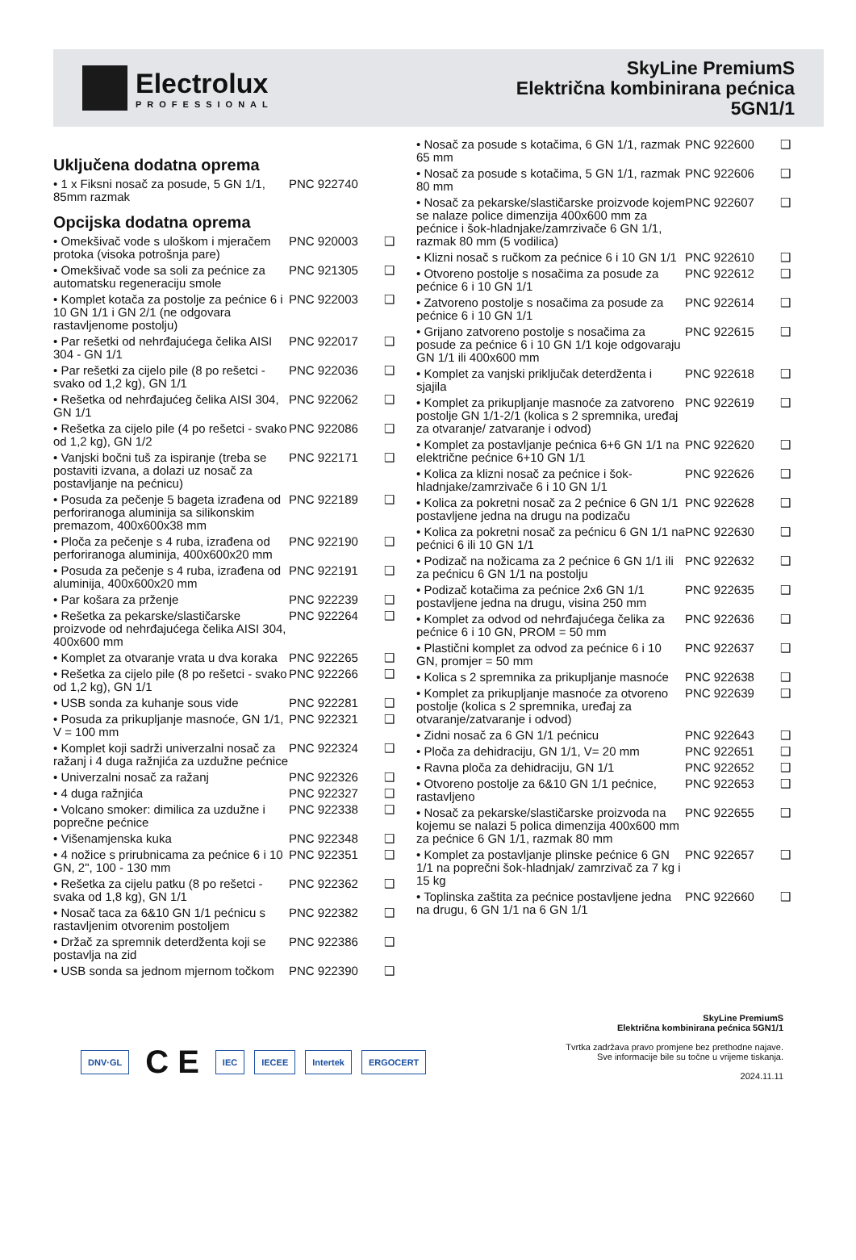Electrolux
PROFESSIONAL
SkyLine PremiumS
Električna kombinirana pećnica
5GN1/1
Uključena dodatna oprema
| • 1 x Fiksni nosač za posude, 5 GN 1/1, 85mm razmak | PNC 922740 | |
Opcijska dodatna oprema
| • Omekšivač vode s uloškom i mjeračem protoka (visoka potrošnja pare) | PNC 920003 | ❑ |
| • Omekšivač vode sa soli za pećnice za automatsku regeneraciju smole | PNC 921305 | ❑ |
| • Komplet kotača za postolje za pećnice 6 i 10 GN 1/1 i GN 2/1 (ne odgovara rastavljenome postolju) | PNC 922003 | ❑ |
| • Par rešetki od nehrđajućega čelika AISI 304 - GN 1/1 | PNC 922017 | ❑ |
| • Par rešetki za cijelo pile (8 po rešetci - svako od 1,2 kg), GN 1/1 | PNC 922036 | ❑ |
| • Rešetka od nehrđajućeg čelika AISI 304, GN 1/1 | PNC 922062 | ❑ |
| • Rešetka za cijelo pile (4 po rešetci - svako od 1,2 kg), GN 1/2 | PNC 922086 | ❑ |
| • Vanjski bočni tuš za ispiranje (treba se postaviti izvana, a dolazi uz nosač za postavljanje na pećnicu) | PNC 922171 | ❑ |
| • Posuda za pečenje 5 bageta izrađena od perforiranoga aluminija sa silikonskim premazom, 400x600x38 mm | PNC 922189 | ❑ |
| • Ploča za pečenje s 4 ruba, izrađena od perforiranoga aluminija, 400x600x20 mm | PNC 922190 | ❑ |
| • Posuda za pečenje s 4 ruba, izrađena od aluminija, 400x600x20 mm | PNC 922191 | ❑ |
| • Par košara za prženje | PNC 922239 | ❑ |
| • Rešetka za pekarske/slastičarske proizvode od nehrđajućega čelika AISI 304, 400x600 mm | PNC 922264 | ❑ |
| • Komplet za otvaranje vrata u dva koraka | PNC 922265 | ❑ |
| • Rešetka za cijelo pile (8 po rešetci - svako od 1,2 kg), GN 1/1 | PNC 922266 | ❑ |
| • USB sonda za kuhanje sous vide | PNC 922281 | ❑ |
| • Posuda za prikupljanje masnoće, GN 1/1, V = 100 mm | PNC 922321 | ❑ |
| • Komplet koji sadrži univerzalni nosač za ražanj i 4 duga ražnjića za uzdužne pećnice | PNC 922324 | ❑ |
| • Univerzalni nosač za ražanj | PNC 922326 | ❑ |
| • 4 duga ražnjića | PNC 922327 | ❑ |
| • Volcano smoker: dimilica za uzdužne i poprečne pećnice | PNC 922338 | ❑ |
| • Višenamjenska kuka | PNC 922348 | ❑ |
| • 4 nožice s prirubnicama za pećnice 6 i 10 GN, 2", 100 - 130 mm | PNC 922351 | ❑ |
| • Rešetka za cijelu patku (8 po rešetci - svaka od 1,8 kg), GN 1/1 | PNC 922362 | ❑ |
| • Nosač taca za 6&10 GN 1/1 pećnicu s rastavljenim otvorenim postoljem | PNC 922382 | ❑ |
| • Držač za spremnik deterdženta koji se postavlja na zid | PNC 922386 | ❑ |
| • USB sonda sa jednom mjernom točkom | PNC 922390 | ❑ |
| • Nosač za posude s kotačima, 6 GN 1/1, razmak 65 mm | PNC 922600 | ❑ |
| • Nosač za posude s kotačima, 5 GN 1/1, razmak 80 mm | PNC 922606 | ❑ |
| • Nosač za pekarske/slastičarske proizvode kojem se nalaze police dimenzija 400x600 mm za pećnice i šok-hladnjake/zamrzivače 6 GN 1/1, razmak 80 mm (5 vodilica) | PNC 922607 | ❑ |
| • Klizni nosač s ručkom za pećnice 6 i 10 GN 1/1 | PNC 922610 | ❑ |
| • Otvoreno postolje s nosačima za posude za pećnice 6 i 10 GN 1/1 | PNC 922612 | ❑ |
| • Zatvoreno postolje s nosačima za posude za pećnice 6 i 10 GN 1/1 | PNC 922614 | ❑ |
| • Grijano zatvoreno postolje s nosačima za posude za pećnice 6 i 10 GN 1/1 koje odgovaraju GN 1/1 ili 400x600 mm | PNC 922615 | ❑ |
| • Komplet za vanjski priključak deterdženta i sjajila | PNC 922618 | ❑ |
| • Komplet za prikupljanje masnoće za zatvoreno postolje GN 1/1-2/1 (kolica s 2 spremnika, uređaj za otvaranje/ zatvaranje i odvod) | PNC 922619 | ❑ |
| • Komplet za postavljanje pećnica 6+6 GN 1/1 na električne pećnice 6+10 GN 1/1 | PNC 922620 | ❑ |
| • Kolica za klizni nosač za pećnice i šok-hladnjake/zamrzivače 6 i 10 GN 1/1 | PNC 922626 | ❑ |
| • Kolica za pokretni nosač za 2 pećnice 6 GN 1/1 postavljene jedna na drugu na podizaču | PNC 922628 | ❑ |
| • Kolica za pokretni nosač za pećnicu 6 GN 1/1 na pećnici 6 ili 10 GN 1/1 | PNC 922630 | ❑ |
| • Podizač na nožicama za 2 pećnice 6 GN 1/1 ili za pećnicu 6 GN 1/1 na postolju | PNC 922632 | ❑ |
| • Podizač kotačima za pećnice 2x6 GN 1/1 postavljene jedna na drugu, visina 250 mm | PNC 922635 | ❑ |
| • Komplet za odvod od nehrđajućega čelika za pećnice 6 i 10 GN, PROM = 50 mm | PNC 922636 | ❑ |
| • Plastični komplet za odvod za pećnice 6 i 10 GN, promjer = 50 mm | PNC 922637 | ❑ |
| • Kolica s 2 spremnika za prikupljanje masnoće | PNC 922638 | ❑ |
| • Komplet za prikupljanje masnoće za otvoreno postolje (kolica s 2 spremnika, uređaj za otvaranje/zatvaranje i odvod) | PNC 922639 | ❑ |
| • Zidni nosač za 6 GN 1/1 pećnicu | PNC 922643 | ❑ |
| • Ploča za dehidraciju, GN 1/1, V= 20 mm | PNC 922651 | ❑ |
| • Ravna ploča za dehidraciju, GN 1/1 | PNC 922652 | ❑ |
| • Otvoreno postolje za 6&10 GN 1/1 pećnice, rastavljeno | PNC 922653 | ❑ |
| • Nosač za pekarske/slastičarske proizvoda na kojemu se nalazi 5 polica dimenzija 400x600 mm za pećnice 6 GN 1/1, razmak 80 mm | PNC 922655 | ❑ |
| • Komplet za postavljanje plinske pećnice 6 GN 1/1 na poprečni šok-hladnjak/ zamrzivač za 7 kg i 15 kg | PNC 922657 | ❑ |
| • Toplinska zaštita za pećnice postavljene jedna na drugu, 6 GN 1/1 na 6 GN 1/1 | PNC 922660 | ❑ |
DNV·GL C E IEC IECEE Intertek ERGOCERT
SkyLine PremiumS
Električna kombinirana pećnica 5GN1/1
Tvrtka zadržava pravo promjene bez prethodne najave.
Sve informacije bile su točne u vrijeme tiskanja.
2024.11.11